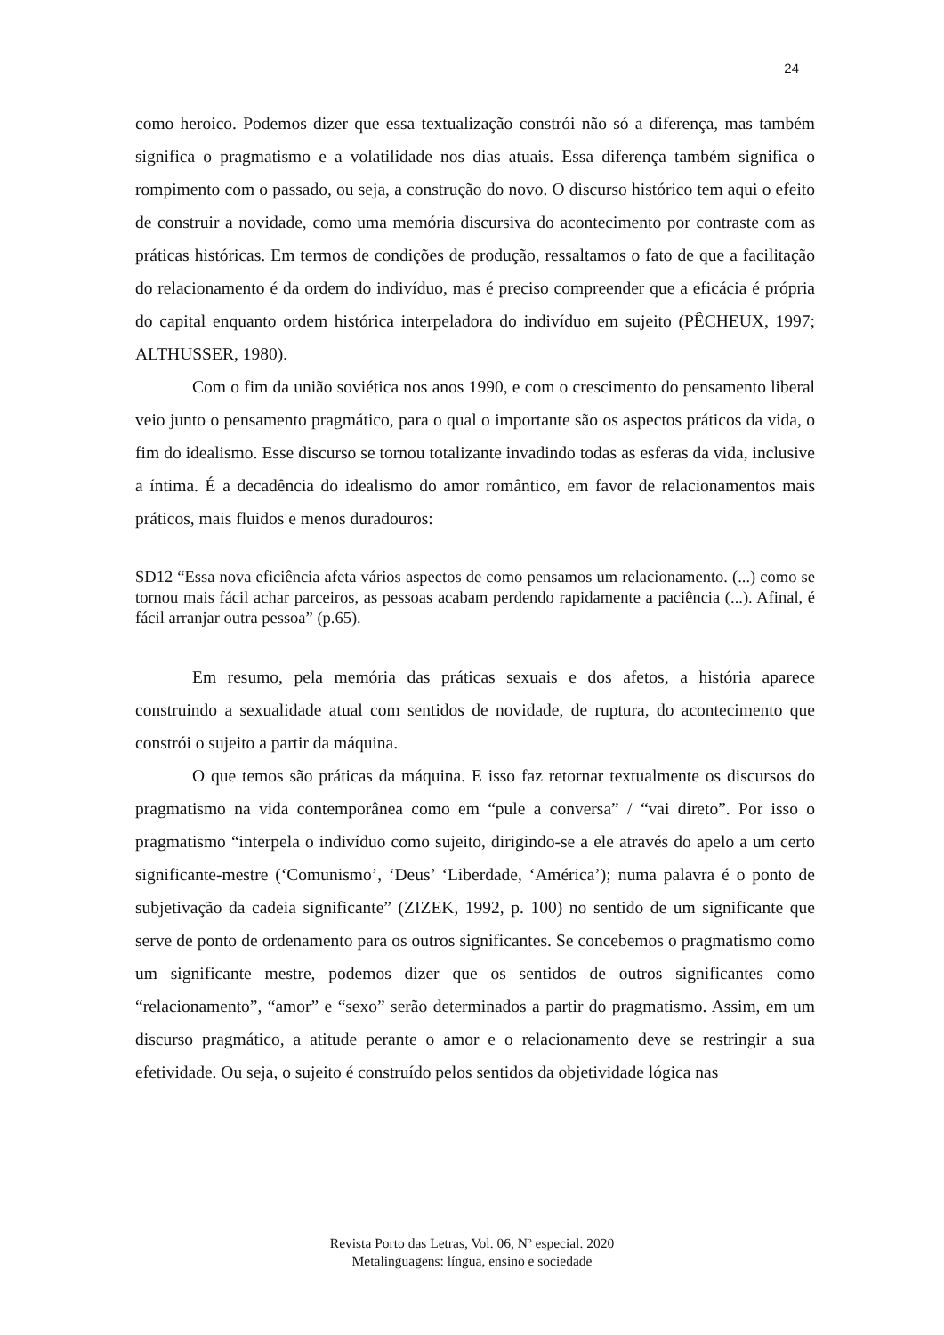24
como heroico. Podemos dizer que essa textualização constrói não só a diferença, mas também significa o pragmatismo e a volatilidade nos dias atuais. Essa diferença também significa o rompimento com o passado, ou seja, a construção do novo. O discurso histórico tem aqui o efeito de construir a novidade, como uma memória discursiva do acontecimento por contraste com as práticas históricas. Em termos de condições de produção, ressaltamos o fato de que a facilitação do relacionamento é da ordem do indivíduo, mas é preciso compreender que a eficácia é própria do capital enquanto ordem histórica interpeladora do indivíduo em sujeito (PÊCHEUX, 1997; ALTHUSSER, 1980).
Com o fim da união soviética nos anos 1990, e com o crescimento do pensamento liberal veio junto o pensamento pragmático, para o qual o importante são os aspectos práticos da vida, o fim do idealismo. Esse discurso se tornou totalizante invadindo todas as esferas da vida, inclusive a íntima. É a decadência do idealismo do amor romântico, em favor de relacionamentos mais práticos, mais fluidos e menos duradouros:
SD12 “Essa nova eficiência afeta vários aspectos de como pensamos um relacionamento. (...) como se tornou mais fácil achar parceiros, as pessoas acabam perdendo rapidamente a paciência (...). Afinal, é fácil arranjar outra pessoa” (p.65).
Em resumo, pela memória das práticas sexuais e dos afetos, a história aparece construindo a sexualidade atual com sentidos de novidade, de ruptura, do acontecimento que constrói o sujeito a partir da máquina.
O que temos são práticas da máquina. E isso faz retornar textualmente os discursos do pragmatismo na vida contemporânea como em “pule a conversa” / “vai direto”. Por isso o pragmatismo “interpela o indivíduo como sujeito, dirigindo-se a ele através do apelo a um certo significante-mestre (‘Comunismo’, ‘Deus’ ‘Liberdade, ‘América’); numa palavra é o ponto de subjetivação da cadeia significante” (ZIZEK, 1992, p. 100) no sentido de um significante que serve de ponto de ordenamento para os outros significantes. Se concebemos o pragmatismo como um significante mestre, podemos dizer que os sentidos de outros significantes como “relacionamento”, “amor” e “sexo” serão determinados a partir do pragmatismo. Assim, em um discurso pragmático, a atitude perante o amor e o relacionamento deve se restringir a sua efetividade. Ou seja, o sujeito é construído pelos sentidos da objetividade lógica nas
Revista Porto das Letras, Vol. 06, Nº especial. 2020
Metalinguagens: língua, ensino e sociedade